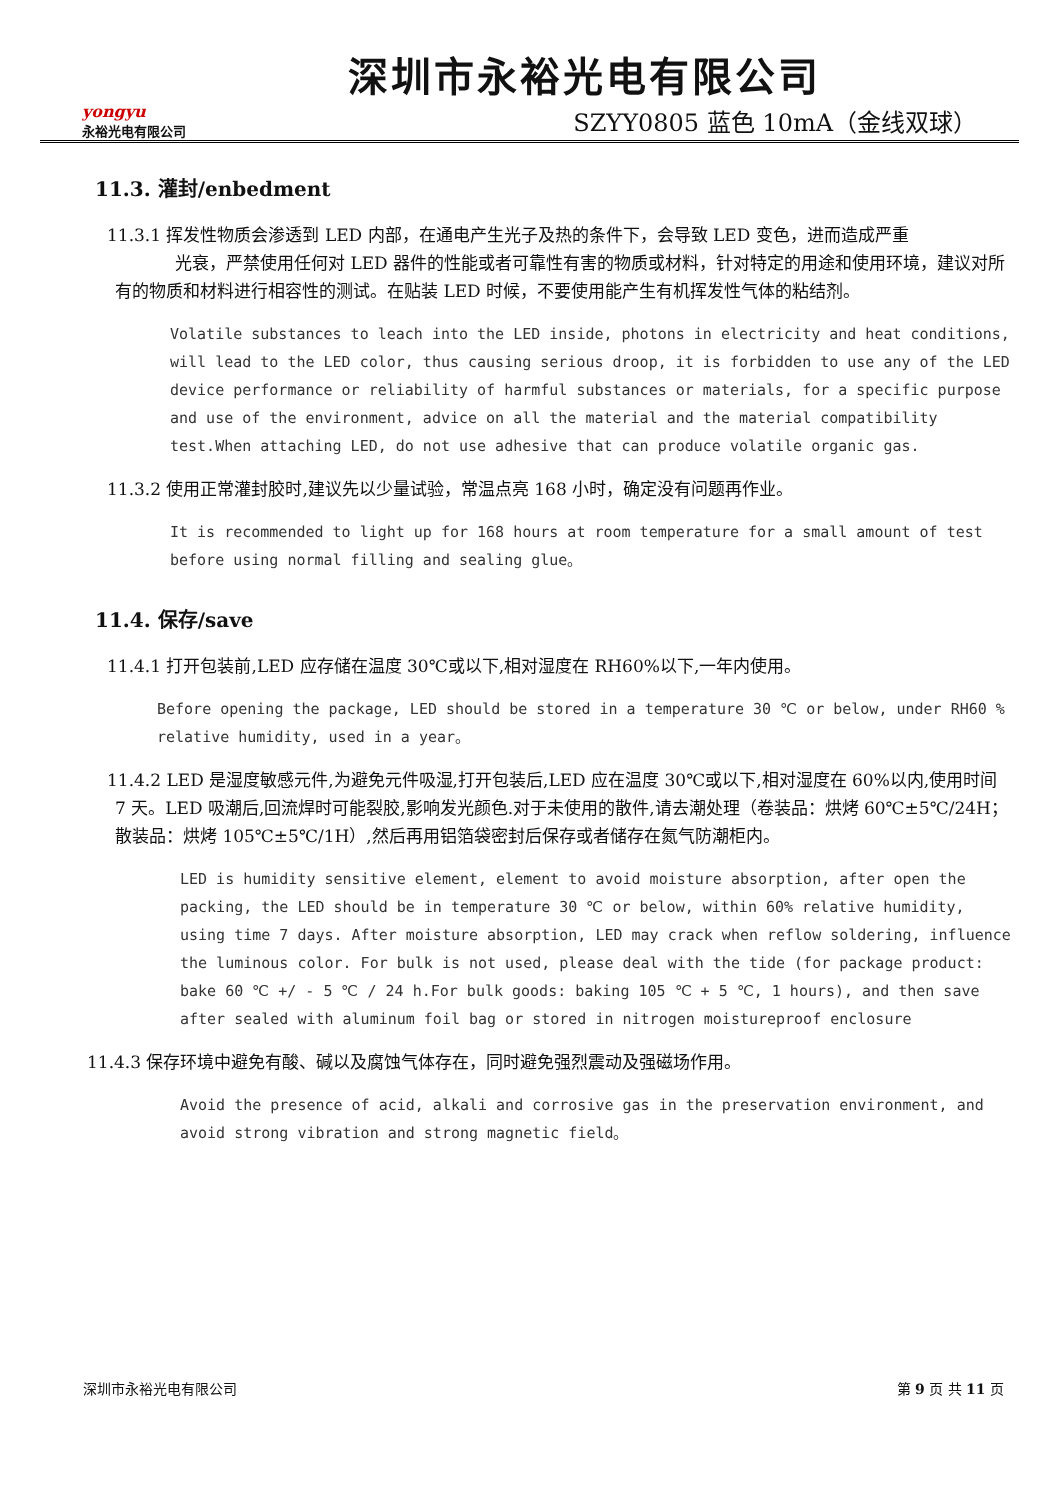yongyu
永裕光电有限公司
深圳市永裕光电有限公司
SZYY0805 蓝色 10mA（金线双球）
11.3. 灌封/enbedment
11.3.1 挥发性物质会渗透到 LED 内部，在通电产生光子及热的条件下，会导致 LED 变色，进而造成严重
光衰，严禁使用任何对 LED 器件的性能或者可靠性有害的物质或材料，针对特定的用途和使用环境，建议对所有的物质和材料进行相容性的测试。在贴装 LED 时候，不要使用能产生有机挥发性气体的粘结剂。
Volatile substances to leach into the LED inside, photons in electricity and heat conditions, will lead to the LED color, thus causing serious droop, it is forbidden to use any of the LED device performance or reliability of harmful substances or materials, for a specific purpose and use of the environment, advice on all the material and the material compatibility test.When attaching LED, do not use adhesive that can produce volatile organic gas.
11.3.2 使用正常灌封胶时,建议先以少量试验，常温点亮 168 小时，确定没有问题再作业。
It is recommended to light up for 168 hours at room temperature for a small amount of test before using normal filling and sealing glue。
11.4. 保存/save
11.4.1 打开包装前,LED 应存储在温度 30℃或以下,相对湿度在 RH60%以下,一年内使用。
Before opening the package, LED should be stored in a temperature 30 ℃ or below, under RH60 % relative humidity, used in a year。
11.4.2 LED 是湿度敏感元件,为避免元件吸湿,打开包装后,LED 应在温度 30℃或以下,相对湿度在 60%以内,使用时间 7 天。LED 吸潮后,回流焊时可能裂胶,影响发光颜色.对于未使用的散件,请去潮处理（卷装品：烘烤 60℃±5℃/24H；散装品：烘烤 105℃±5℃/1H）,然后再用铝箔袋密封后保存或者储存在氮气防潮柜内。
LED is humidity sensitive element, element to avoid moisture absorption, after open the packing, the LED should be in temperature 30 ℃ or below, within 60% relative humidity, using time 7 days. After moisture absorption, LED may crack when reflow soldering, influence the luminous color. For bulk is not used, please deal with the tide (for package product: bake 60 ℃ +/ - 5 ℃ / 24 h.For bulk goods: baking 105 ℃ + 5 ℃, 1 hours), and then save after sealed with aluminum foil bag or stored in nitrogen moistureproof enclosure
11.4.3 保存环境中避免有酸、碱以及腐蚀气体存在，同时避免强烈震动及强磁场作用。
Avoid the presence of acid, alkali and corrosive gas in the preservation environment, and avoid strong vibration and strong magnetic field。
深圳市永裕光电有限公司 第 9 页 共 11 页